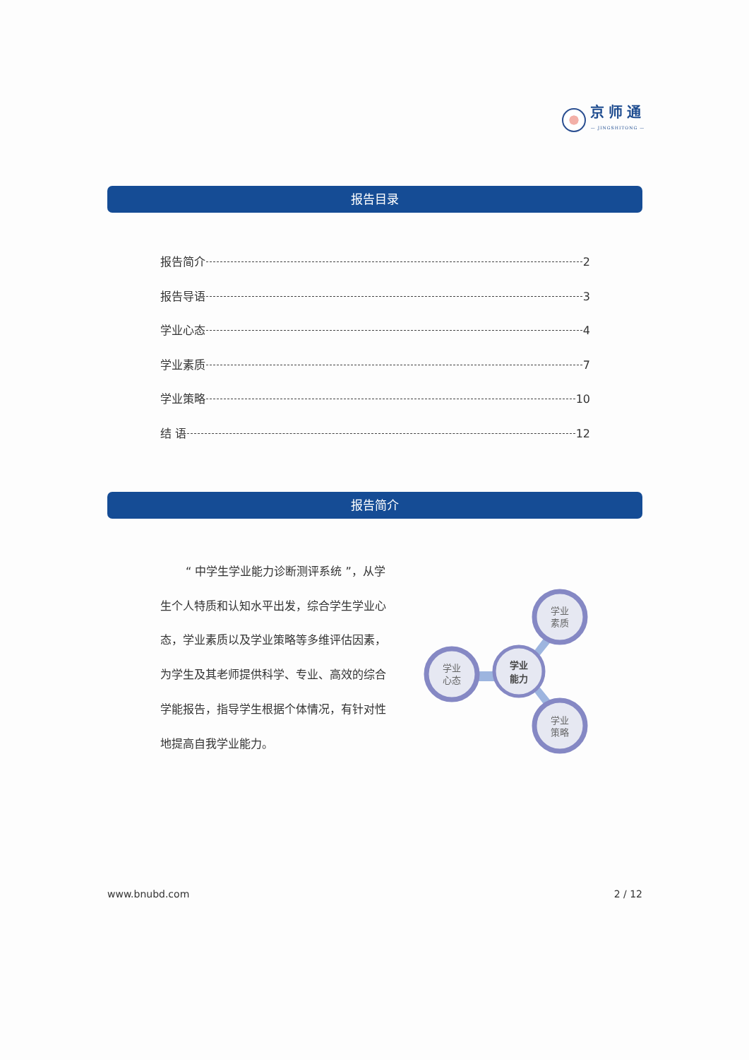京师通
— JINGSHITONG —
报告目录
报告简介 2
报告导语 3
学业心态 4
学业素质 7
学业策略 10
结 语 12
报告简介
“ 中学生学业能力诊断测评系统 ”，从学生个人特质和认知水平出发，综合学生学业心态，学业素质以及学业策略等多维评估因素，为学生及其老师提供科学、专业、高效的综合学能报告，指导学生根据个体情况，有针对性地提高自我学业能力。
学业
素质
学业
策略
学业
心态
学业
能力
www.bnubd.com 2 / 12